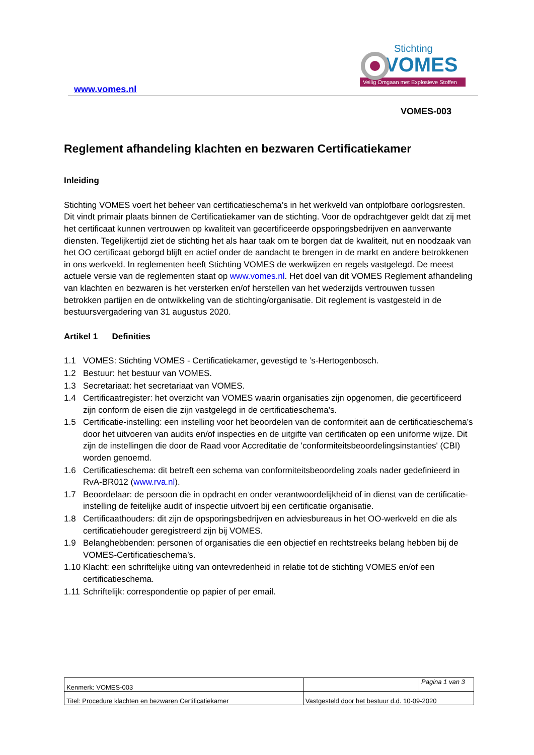www.vomes.nl
Stichting
VOMES
Veilig Omgaan met Explosieve Stoffen
VOMES-003
Reglement afhandeling klachten en bezwaren Certificatiekamer
Inleiding
Stichting VOMES voert het beheer van certificatieschema’s in het werkveld van ontplofbare oorlogsresten. Dit vindt primair plaats binnen de Certificatiekamer van de stichting. Voor de opdrachtgever geldt dat zij met het certificaat kunnen vertrouwen op kwaliteit van gecertificeerde opsporingsbedrijven en aanverwante diensten. Tegelijkertijd ziet de stichting het als haar taak om te borgen dat de kwaliteit, nut en noodzaak van het OO certificaat geborgd blijft en actief onder de aandacht te brengen in de markt en andere betrokkenen in ons werkveld. In reglementen heeft Stichting VOMES de werkwijzen en regels vastgelegd. De meest actuele versie van de reglementen staat op www.vomes.nl. Het doel van dit VOMES Reglement afhandeling van klachten en bezwaren is het versterken en/of herstellen van het wederzijds vertrouwen tussen betrokken partijen en de ontwikkeling van de stichting/organisatie. Dit reglement is vastgesteld in de bestuursvergadering van 31 augustus 2020.
Artikel 1 Definities
1.1 VOMES: Stichting VOMES - Certificatiekamer, gevestigd te ’s-Hertogenbosch.
1.2 Bestuur: het bestuur van VOMES.
1.3 Secretariaat: het secretariaat van VOMES.
1.4 Certificaatregister: het overzicht van VOMES waarin organisaties zijn opgenomen, die gecertificeerd zijn conform de eisen die zijn vastgelegd in de certificatieschema’s.
1.5 Certificatie-instelling: een instelling voor het beoordelen van de conformiteit aan de certificatieschema’s door het uitvoeren van audits en/of inspecties en de uitgifte van certificaten op een uniforme wijze. Dit zijn de instellingen die door de Raad voor Accreditatie de 'conformiteitsbeoordelingsinstanties' (CBI) worden genoemd.
1.6 Certificatieschema: dit betreft een schema van conformiteitsbeoordeling zoals nader gedefinieerd in RvA-BR012 (www.rva.nl).
1.7 Beoordelaar: de persoon die in opdracht en onder verantwoordelijkheid of in dienst van de certificatie-instelling de feitelijke audit of inspectie uitvoert bij een certificatie organisatie.
1.8 Certificaathouders: dit zijn de opsporingsbedrijven en adviesbureaus in het OO-werkveld en die als certificatiehouder geregistreerd zijn bij VOMES.
1.9 Belanghebbenden: personen of organisaties die een objectief en rechtstreeks belang hebben bij de VOMES-Certificatieschema’s.
1.10 Klacht: een schriftelijke uiting van ontevredenheid in relatie tot de stichting VOMES en/of een certificatieschema.
1.11 Schriftelijk: correspondentie op papier of per email.
| Kenmerk: VOMES-003 | | Pagina 1 van 3 |
| Titel: Procedure klachten en bezwaren Certificatiekamer | Vastgesteld door het bestuur d.d. 10-09-2020 | |